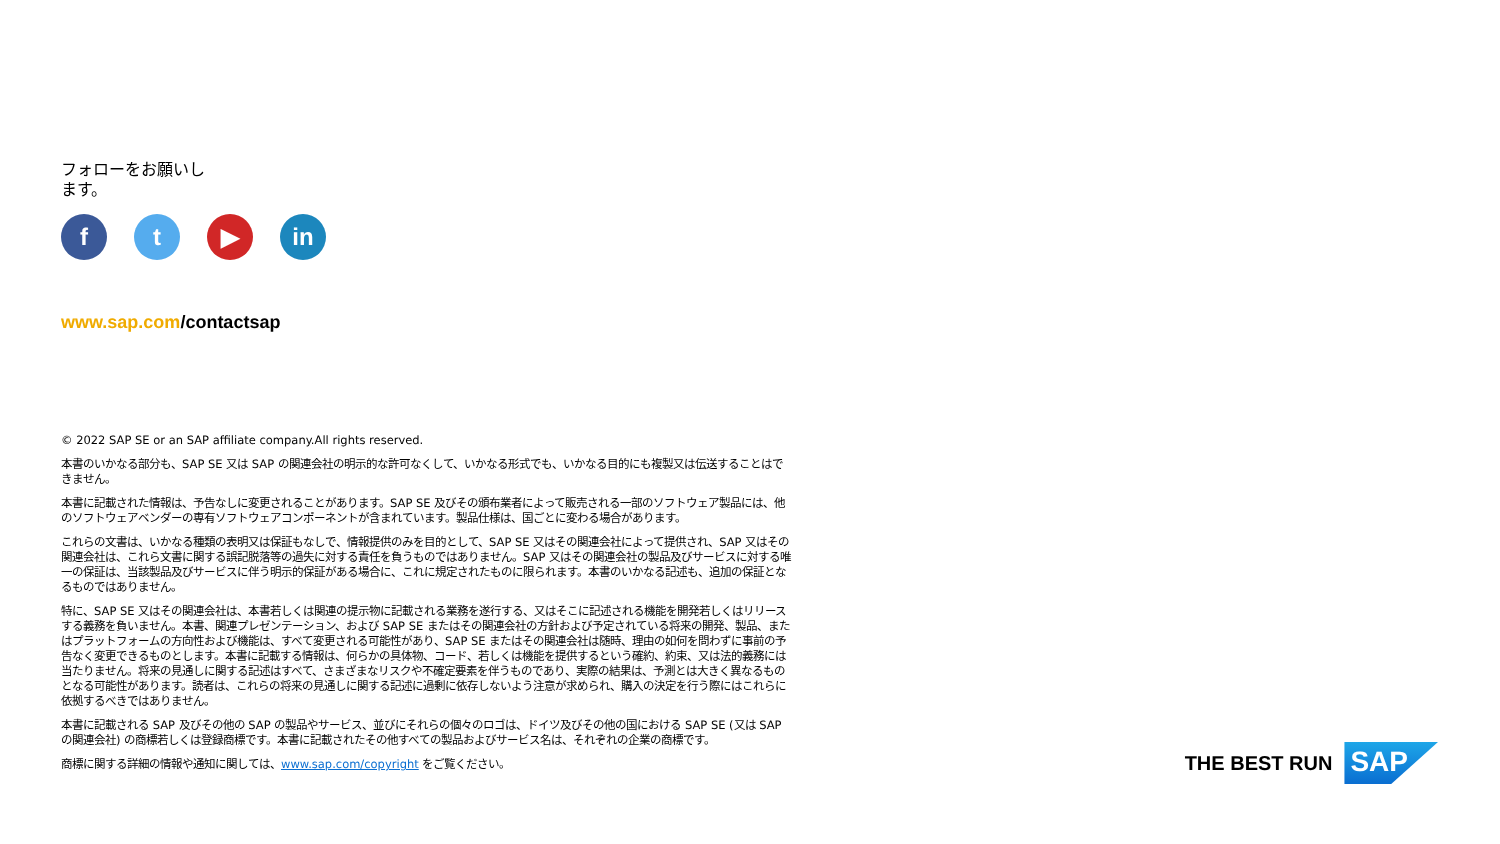フォローをお願いし
ます。
f t ▶ in
www.sap.com/contactsap
© 2022 SAP SE or an SAP affiliate company.All rights reserved.
本書のいかなる部分も、SAP SE 又は SAP の関連会社の明示的な許可なくして、いかなる形式でも、いかなる目的にも複製又は伝送することはできません。
本書に記載された情報は、予告なしに変更されることがあります。SAP SE 及びその頒布業者によって販売される一部のソフトウェア製品には、他のソフトウェアベンダーの専有ソフトウェアコンポーネントが含まれています。製品仕様は、国ごとに変わる場合があります。
これらの文書は、いかなる種類の表明又は保証もなしで、情報提供のみを目的として、SAP SE 又はその関連会社によって提供され、SAP 又はその関連会社は、これら文書に関する誤記脱落等の過失に対する責任を負うものではありません。SAP 又はその関連会社の製品及びサービスに対する唯一の保証は、当該製品及びサービスに伴う明示的保証がある場合に、これに規定されたものに限られます。本書のいかなる記述も、追加の保証となるものではありません。
特に、SAP SE 又はその関連会社は、本書若しくは関連の提示物に記載される業務を遂行する、又はそこに記述される機能を開発若しくはリリースする義務を負いません。本書、関連プレゼンテーション、および SAP SE またはその関連会社の方針および予定されている将来の開発、製品、またはプラットフォームの方向性および機能は、すべて変更される可能性があり、SAP SE またはその関連会社は随時、理由の如何を問わずに事前の予告なく変更できるものとします。本書に記載する情報は、何らかの具体物、コード、若しくは機能を提供するという確約、約束、又は法的義務には当たりません。将来の見通しに関する記述はすべて、さまざまなリスクや不確定要素を伴うものであり、実際の結果は、予測とは大きく異なるものとなる可能性があります。読者は、これらの将来の見通しに関する記述に過剰に依存しないよう注意が求められ、購入の決定を行う際にはこれらに依拠するべきではありません。
本書に記載される SAP 及びその他の SAP の製品やサービス、並びにそれらの個々のロゴは、ドイツ及びその他の国における SAP SE (又は SAP の関連会社) の商標若しくは登録商標です。本書に記載されたその他すべての製品およびサービス名は、それぞれの企業の商標です。
商標に関する詳細の情報や通知に関しては、www.sap.com/copyright をご覧ください。
THE BEST RUN
SAP